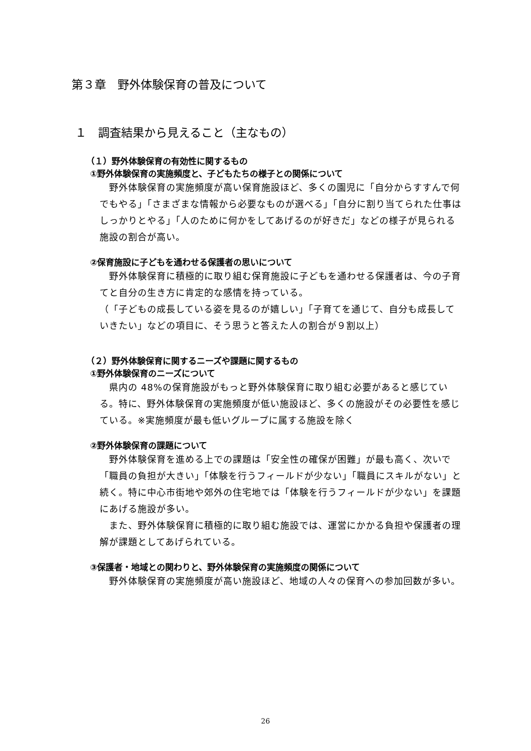第３章　野外体験保育の普及について
１　調査結果から見えること（主なもの）
（１）野外体験保育の有効性に関するもの
①野外体験保育の実施頻度と、子どもたちの様子との関係について
　野外体験保育の実施頻度が高い保育施設ほど、多くの園児に「自分からすすんで何でもやる」「さまざまな情報から必要なものが選べる」「自分に割り当てられた仕事はしっかりとやる」「人のために何かをしてあげるのが好きだ」などの様子が見られる施設の割合が高い。
②保育施設に子どもを通わせる保護者の思いについて
　野外体験保育に積極的に取り組む保育施設に子どもを通わせる保護者は、今の子育てと自分の生き方に肯定的な感情を持っている。
（「子どもの成長している姿を見るのが嬉しい」「子育てを通じて、自分も成長していきたい」などの項目に、そう思うと答えた人の割合が９割以上）
（２）野外体験保育に関するニーズや課題に関するもの
①野外体験保育のニーズについて
　県内の 48%の保育施設がもっと野外体験保育に取り組む必要があると感じている。特に、野外体験保育の実施頻度が低い施設ほど、多くの施設がその必要性を感じている。※実施頻度が最も低いグループに属する施設を除く
②野外体験保育の課題について
　野外体験保育を進める上での課題は「安全性の確保が困難」が最も高く、次いで「職員の負担が大きい」「体験を行うフィールドが少ない」「職員にスキルがない」と続く。特に中心市街地や郊外の住宅地では「体験を行うフィールドが少ない」を課題にあげる施設が多い。
　また、野外体験保育に積極的に取り組む施設では、運営にかかる負担や保護者の理解が課題としてあげられている。
③保護者・地域との関わりと、野外体験保育の実施頻度の関係について
　野外体験保育の実施頻度が高い施設ほど、地域の人々の保育への参加回数が多い。
26